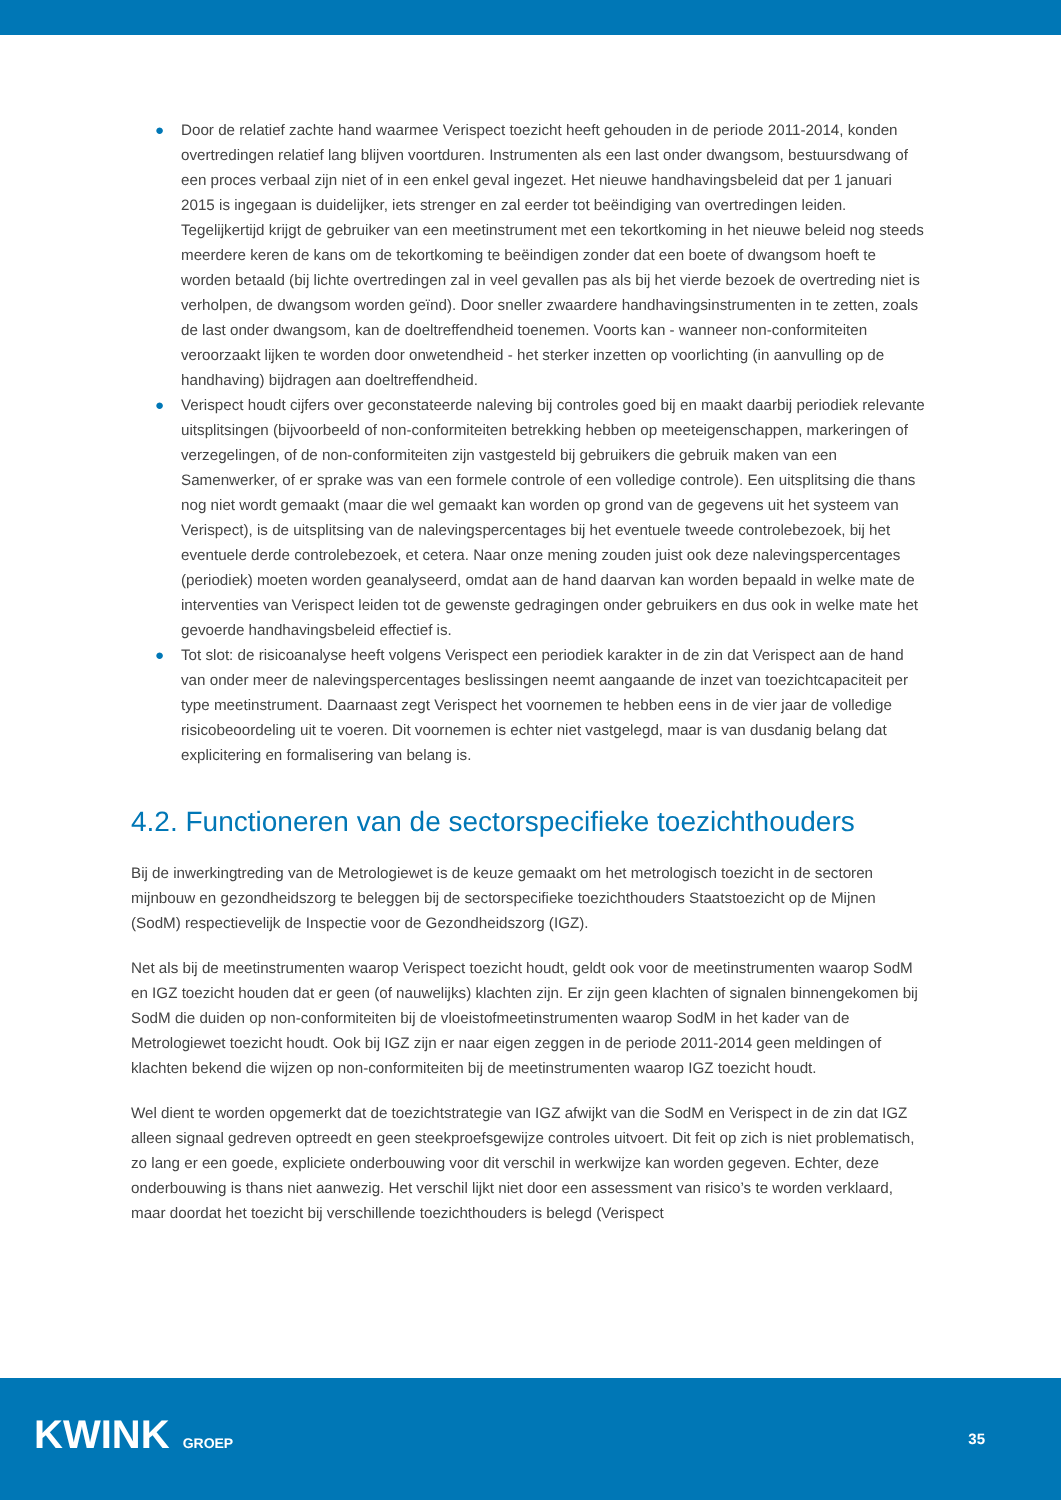● Door de relatief zachte hand waarmee Verispect toezicht heeft gehouden in de periode 2011-2014, konden overtredingen relatief lang blijven voortduren. Instrumenten als een last onder dwangsom, bestuursdwang of een proces verbaal zijn niet of in een enkel geval ingezet. Het nieuwe handhavingsbeleid dat per 1 januari 2015 is ingegaan is duidelijker, iets strenger en zal eerder tot beëindiging van overtredingen leiden. Tegelijkertijd krijgt de gebruiker van een meetinstrument met een tekortkoming in het nieuwe beleid nog steeds meerdere keren de kans om de tekortkoming te beëindigen zonder dat een boete of dwangsom hoeft te worden betaald (bij lichte overtredingen zal in veel gevallen pas als bij het vierde bezoek de overtreding niet is verholpen, de dwangsom worden geïnd). Door sneller zwaardere handhavingsinstrumenten in te zetten, zoals de last onder dwangsom, kan de doeltreffendheid toenemen. Voorts kan - wanneer non-conformiteiten veroorzaakt lijken te worden door onwetendheid - het sterker inzetten op voorlichting (in aanvulling op de handhaving) bijdragen aan doeltreffendheid.
● Verispect houdt cijfers over geconstateerde naleving bij controles goed bij en maakt daarbij periodiek relevante uitsplitsingen (bijvoorbeeld of non-conformiteiten betrekking hebben op meeteigenschappen, markeringen of verzegelingen, of de non-conformiteiten zijn vastgesteld bij gebruikers die gebruik maken van een Samenwerker, of er sprake was van een formele controle of een volledige controle). Een uitsplitsing die thans nog niet wordt gemaakt (maar die wel gemaakt kan worden op grond van de gegevens uit het systeem van Verispect), is de uitsplitsing van de nalevingspercentages bij het eventuele tweede controlebezoek, bij het eventuele derde controlebezoek, et cetera. Naar onze mening zouden juist ook deze nalevingspercentages (periodiek) moeten worden geanalyseerd, omdat aan de hand daarvan kan worden bepaald in welke mate de interventies van Verispect leiden tot de gewenste gedragingen onder gebruikers en dus ook in welke mate het gevoerde handhavingsbeleid effectief is.
● Tot slot: de risicoanalyse heeft volgens Verispect een periodiek karakter in de zin dat Verispect aan de hand van onder meer de nalevingspercentages beslissingen neemt aangaande de inzet van toezichtcapaciteit per type meetinstrument. Daarnaast zegt Verispect het voornemen te hebben eens in de vier jaar de volledige risicobeoordeling uit te voeren. Dit voornemen is echter niet vastgelegd, maar is van dusdanig belang dat explicitering en formalisering van belang is.
4.2. Functioneren van de sectorspecifieke toezichthouders
Bij de inwerkingtreding van de Metrologiewet is de keuze gemaakt om het metrologisch toezicht in de sectoren mijnbouw en gezondheidszorg te beleggen bij de sectorspecifieke toezichthouders Staatstoezicht op de Mijnen (SodM) respectievelijk de Inspectie voor de Gezondheidszorg (IGZ).
Net als bij de meetinstrumenten waarop Verispect toezicht houdt, geldt ook voor de meetinstrumenten waarop SodM en IGZ toezicht houden dat er geen (of nauwelijks) klachten zijn. Er zijn geen klachten of signalen binnengekomen bij SodM die duiden op non-conformiteiten bij de vloeistofmeetinstrumenten waarop SodM in het kader van de Metrologiewet toezicht houdt. Ook bij IGZ zijn er naar eigen zeggen in de periode 2011-2014 geen meldingen of klachten bekend die wijzen op non-conformiteiten bij de meetinstrumenten waarop IGZ toezicht houdt.
Wel dient te worden opgemerkt dat de toezichtstrategie van IGZ afwijkt van die SodM en Verispect in de zin dat IGZ alleen signaal gedreven optreedt en geen steekproefsgewijze controles uitvoert. Dit feit op zich is niet problematisch, zo lang er een goede, expliciete onderbouwing voor dit verschil in werkwijze kan worden gegeven. Echter, deze onderbouwing is thans niet aanwezig. Het verschil lijkt niet door een assessment van risico’s te worden verklaard, maar doordat het toezicht bij verschillende toezichthouders is belegd (Verispect
KWINK GROEP 35